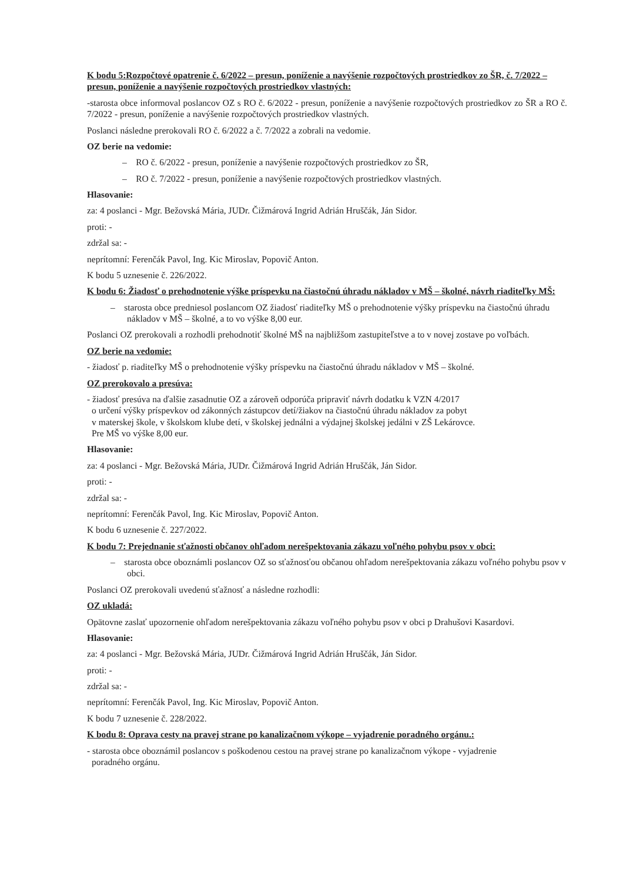K bodu 5:Rozpočtové opatrenie č. 6/2022 – presun, poníženie a navýšenie rozpočtových prostriedkov zo ŠR, č. 7/2022 – presun, poníženie a navýšenie rozpočtových prostriedkov vlastných:
-starosta obce informoval poslancov OZ s RO č. 6/2022 - presun, poníženie a navýšenie rozpočtových prostriedkov zo ŠR a RO č. 7/2022 - presun, poníženie a navýšenie rozpočtových prostriedkov vlastných.
Poslanci následne prerokovali RO č. 6/2022 a č. 7/2022 a zobrali na vedomie.
OZ berie na vedomie:
– RO č. 6/2022 - presun, poníženie a navýšenie rozpočtových prostriedkov zo ŠR,
– RO č. 7/2022 - presun, poníženie a navýšenie rozpočtových prostriedkov vlastných.
Hlasovanie:
za: 4 poslanci - Mgr. Bežovská Mária, JUDr. Čižmárová Ingrid Adrián Hruščák, Ján Sidor.
proti: -
zdržal sa: -
neprítomní: Ferenčák Pavol, Ing. Kic Miroslav, Popovič Anton.
K bodu 5 uznesenie č. 226/2022.
K bodu 6: Žiadosť o prehodnotenie výške príspevku na čiastočnú úhradu nákladov v MŠ – školné, návrh riaditeľky MŠ:
– starosta obce predniesol poslancom OZ žiadosť riaditeľky MŠ o prehodnotenie výšky príspevku na čiastočnú úhradu nákladov v MŠ – školné, a to vo výške 8,00 eur.
Poslanci OZ prerokovali a rozhodli prehodnotiť školné MŠ na najbližšom zastupiteľstve a to v novej zostave po voľbách.
OZ berie na vedomie:
- žiadosť p. riaditeľky MŠ o prehodnotenie výšky príspevku na čiastočnú úhradu nákladov v MŠ – školné.
OZ prerokovalo a presúva:
- žiadosť presúva na ďalšie zasadnutie OZ a zároveň odporúča pripraviť návrh dodatku k VZN 4/2017
o určení výšky príspevkov od zákonných zástupcov detí/žiakov na čiastočnú úhradu nákladov za pobyt
v materskej škole, v školskom klube detí, v školskej jednálni a výdajnej školskej jedálni v ZŠ Lekárovce.
Pre MŠ vo výške 8,00 eur.
Hlasovanie:
za: 4 poslanci - Mgr. Bežovská Mária, JUDr. Čižmárová Ingrid Adrián Hruščák, Ján Sidor.
proti: -
zdržal sa: -
neprítomní: Ferenčák Pavol, Ing. Kic Miroslav, Popovič Anton.
K bodu 6 uznesenie č. 227/2022.
K bodu 7: Prejednanie sťažnosti občanov ohľadom nerešpektovania zákazu voľného pohybu psov v obci:
– starosta obce oboznámli poslancov OZ so sťažnosťou občanou ohľadom nerešpektovania zákazu voľného pohybu psov v obci.
Poslanci OZ prerokovali uvedenú sťažnosť a následne rozhodli:
OZ ukladá:
Opätovne zaslať upozornenie ohľadom nerešpektovania zákazu voľného pohybu psov v obci p Drahušovi Kasardovi.
Hlasovanie:
za: 4 poslanci - Mgr. Bežovská Mária, JUDr. Čižmárová Ingrid Adrián Hruščák, Ján Sidor.
proti: -
zdržal sa: -
neprítomní: Ferenčák Pavol, Ing. Kic Miroslav, Popovič Anton.
K bodu 7 uznesenie č. 228/2022.
K bodu 8: Oprava cesty na pravej strane po kanalizačnom výkope – vyjadrenie poradného orgánu.:
- starosta obce oboznámil poslancov s poškodenou cestou na pravej strane po kanalizačnom výkope - vyjadrenie
poradného orgánu.